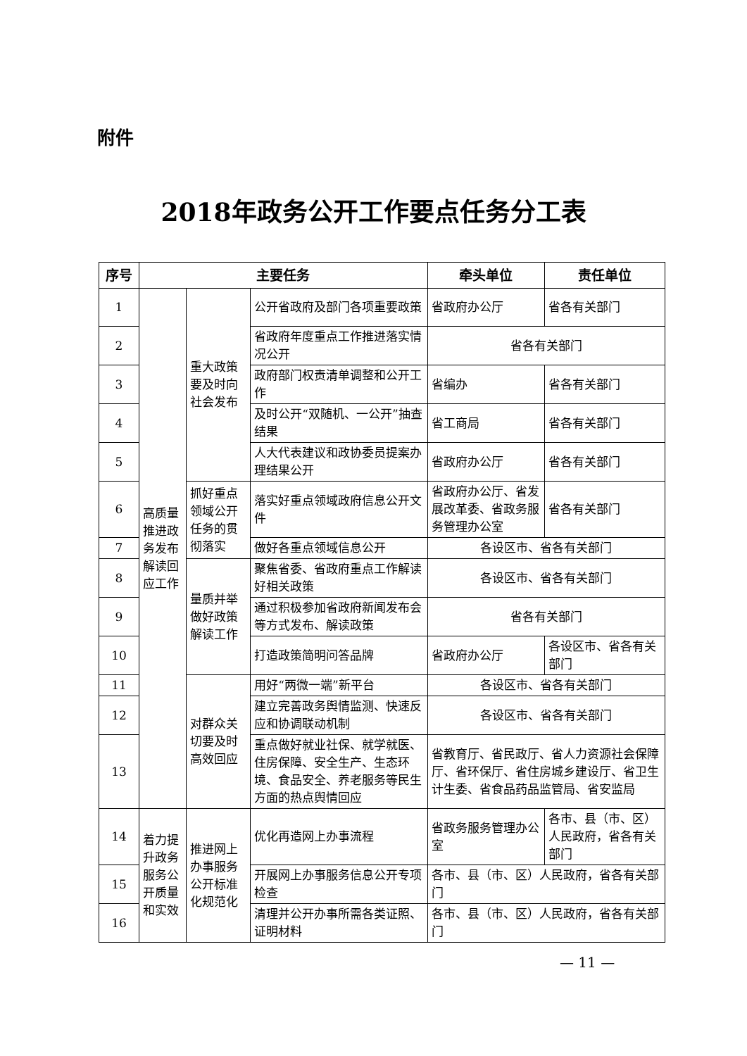附件
2018年政务公开工作要点任务分工表
| 序号 | 主要任务 | | | 牵头单位 | 责任单位 |
| --- | --- | --- | --- | --- | --- |
| 1 | 高质量推进政务发布解读回应工作 | 重大政策要及时向社会发布 | 公开省政府及部门各项重要政策 | 省政府办公厅 | 省各有关部门 |
| 2 | | | 省政府年度重点工作推进落实情况公开 | 省各有关部门 | |
| 3 | | | 政府部门权责清单调整和公开工作 | 省编办 | 省各有关部门 |
| 4 | | | 及时公开“双随机、一公开”抽查结果 | 省工商局 | 省各有关部门 |
| 5 | | | 人大代表建议和政协委员提案办理结果公开 | 省政府办公厅 | 省各有关部门 |
| 6 | | 抓好重点领域公开任务的贯彻落实 | 落实好重点领域政府信息公开文件 | 省政府办公厅、省发展改革委、省政务服务管理办公室 | 省各有关部门 |
| 7 | | | 做好各重点领域信息公开 | 各设区市、省各有关部门 | |
| 8 | | 量质并举做好政策解读工作 | 聚焦省委、省政府重点工作解读好相关政策 | 各设区市、省各有关部门 | |
| 9 | | | 通过积极参加省政府新闻发布会等方式发布、解读政策 | 省各有关部门 | |
| 10 | | | 打造政策简明问答品牌 | 省政府办公厅 | 各设区市、省各有关部门 |
| 11 | | 对群众关切要及时高效回应 | 用好“两微一端”新平台 | 各设区市、省各有关部门 | |
| 12 | | | 建立完善政务舆情监测、快速反应和协调联动机制 | 各设区市、省各有关部门 | |
| 13 | | | 重点做好就业社保、就学就医、住房保障、安全生产、生态环境、食品安全、养老服务等民生方面的热点舆情回应 | 省教育厅、省民政厅、省人力资源社会保障厅、省环保厅、省住房城乡建设厅、省卫生计生委、省食品药品监管局、省安监局 | |
| 14 | 着力提升政务服务公开质量和实效 | 推进网上办事服务公开标准化规范化 | 优化再造网上办事流程 | 省政务服务管理办公室 | 各市、县（市、区）人民政府，省各有关部门 |
| 15 | | | 开展网上办事服务信息公开专项检查 | 各市、县（市、区）人民政府，省各有关部门 | |
| 16 | | | 清理并公开办事所需各类证照、证明材料 | 各市、县（市、区）人民政府，省各有关部门 | |
— 11 —